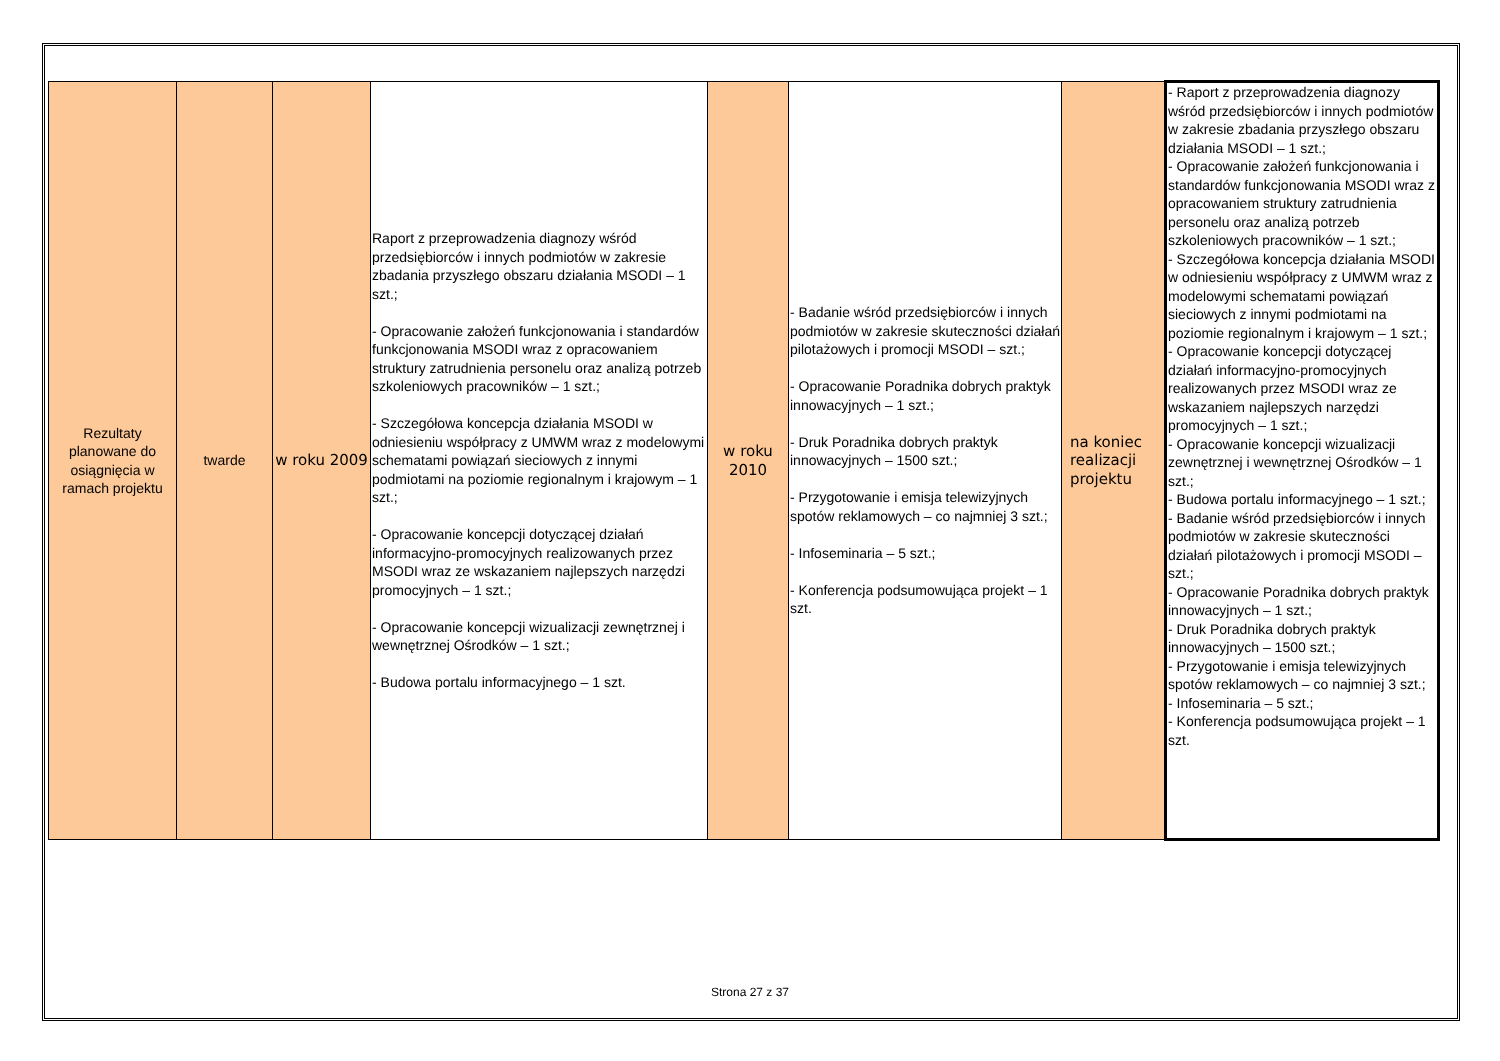| Rezultaty planowane do osiągnięcia w ramach projektu | twarde | w roku 2009 | Raport z przeprowadzenia diagnozy wśród przedsiębiorców i innych podmiotów w zakresie zbadania przyszłego obszaru działania MSODI – 1 szt.; - Opracowanie założeń funkcjonowania i standardów funkcjonowania MSODI wraz z opracowaniem struktury zatrudnienia personelu oraz analizą potrzeb szkoleniowych pracowników – 1 szt.; - Szczegółowa koncepcja działania MSODI w odniesieniu współpracy z UMWM wraz z modelowymi schematami powiązań sieciowych z innymi podmiotami na poziomie regionalnym i krajowym – 1 szt.; - Opracowanie koncepcji dotyczącej działań informacyjno-promocyjnych realizowanych przez MSODI wraz ze wskazaniem najlepszych narzędzi promocyjnych – 1 szt.; - Opracowanie koncepcji wizualizacji zewnętrznej i wewnętrznej Ośrodków – 1 szt.; - Budowa portalu informacyjnego – 1 szt. | w roku 2010 | - Badanie wśród przedsiębiorców i innych podmiotów w zakresie skuteczności działań pilotażowych i promocji MSODI – szt.; - Opracowanie Poradnika dobrych praktyk innowacyjnych – 1 szt.; - Druk Poradnika dobrych praktyk innowacyjnych – 1500 szt.; - Przygotowanie i emisja telewizyjnych spotów reklamowych – co najmniej 3 szt.; - Infoseminaria – 5 szt.; - Konferencja podsumowująca projekt – 1 szt. | na koniec realizacji projektu | - Raport z przeprowadzenia diagnozy wśród przedsiębiorców i innych podmiotów w zakresie zbadania przyszłego obszaru działania MSODI – 1 szt.; - Opracowanie założeń funkcjonowania i standardów funkcjonowania MSODI wraz z opracowaniem struktury zatrudnienia personelu oraz analizą potrzeb szkoleniowych pracowników – 1 szt.; - Szczegółowa koncepcja działania MSODI w odniesieniu współpracy z UMWM wraz z modelowymi schematami powiązań sieciowych z innymi podmiotami na poziomie regionalnym i krajowym – 1 szt.; - Opracowanie koncepcji dotyczącej działań informacyjno-promocyjnych realizowanych przez MSODI wraz ze wskazaniem najlepszych narzędzi promocyjnych – 1 szt.; - Opracowanie koncepcji wizualizacji zewnętrznej i wewnętrznej Ośrodków – 1 szt.; - Budowa portalu informacyjnego – 1 szt.; - Badanie wśród przedsiębiorców i innych podmiotów w zakresie skuteczności działań pilotażowych i promocji MSODI – szt.; - Opracowanie Poradnika dobrych praktyk innowacyjnych – 1 szt.; - Druk Poradnika dobrych praktyk innowacyjnych – 1500 szt.; - Przygotowanie i emisja telewizyjnych spotów reklamowych – co najmniej 3 szt.; - Infoseminaria – 5 szt.; - Konferencja podsumowująca projekt – 1 szt. |
Strona 27 z 37